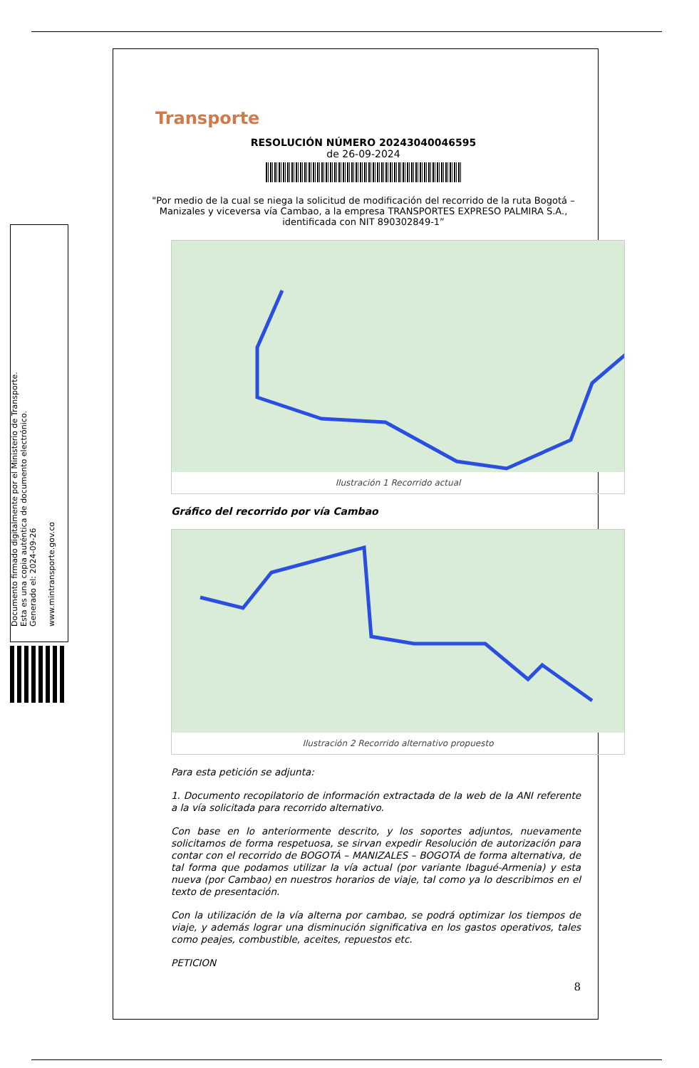Documento firmado digitalmente por el Ministerio de Transporte.
Esta es una copia auténtica de documento electrónico.
Generado el: 2024-09-26
www.mintransporte.gov.co
Transporte
RESOLUCIÓN NÚMERO 20243040046595
de 26-09-2024
"Por medio de la cual se niega la solicitud de modificación del recorrido de la ruta Bogotá – Manizales y viceversa vía Cambao, a la empresa TRANSPORTES EXPRESO PALMIRA S.A., identificada con NIT 890302849-1”
Ilustración 1 Recorrido actual
Gráfico del recorrido por vía Cambao
Ilustración 2 Recorrido alternativo propuesto
Para esta petición se adjunta:
1. Documento recopilatorio de información extractada de la web de la ANI referente a la vía solicitada para recorrido alternativo.
Con base en lo anteriormente descrito, y los soportes adjuntos, nuevamente solicitamos de forma respetuosa, se sirvan expedir Resolución de autorización para contar con el recorrido de BOGOTÁ – MANIZALES – BOGOTÁ de forma alternativa, de tal forma que podamos utilizar la vía actual (por variante Ibagué-Armenia) y esta nueva (por Cambao) en nuestros horarios de viaje, tal como ya lo describimos en el texto de presentación.
Con la utilización de la vía alterna por cambao, se podrá optimizar los tiempos de viaje, y además lograr una disminución significativa en los gastos operativos, tales como peajes, combustible, aceites, repuestos etc.
PETICION
8